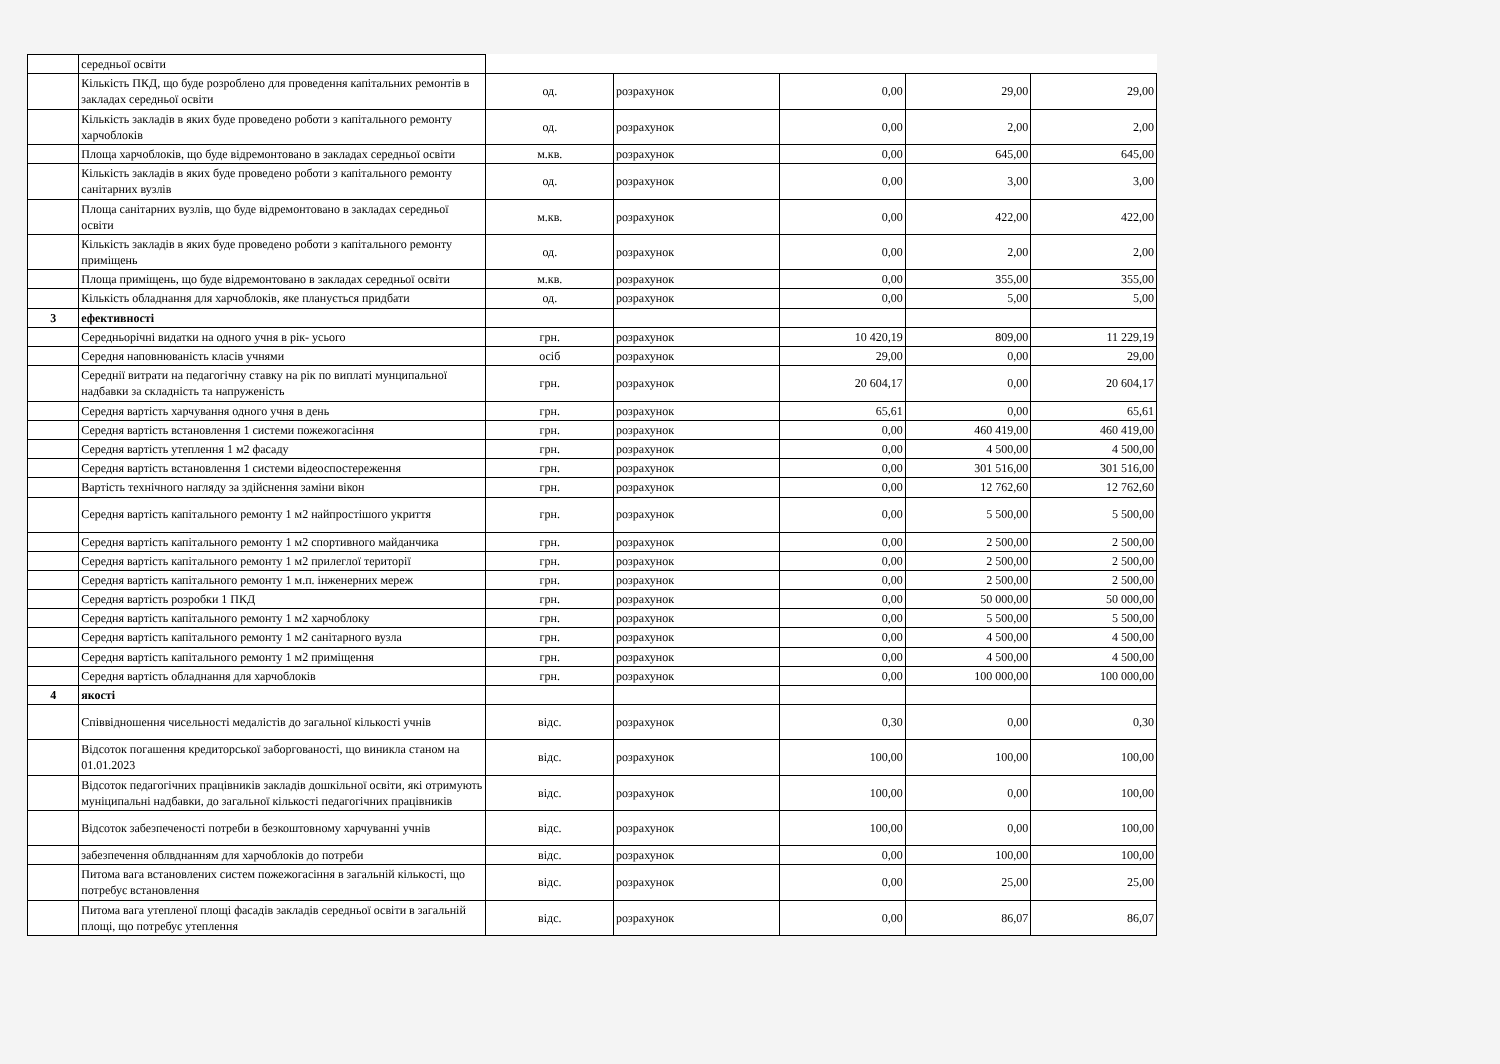| | середньої освіти | | | | | |
| | Кількість ПКД, що буде розроблено для проведення капітальних ремонтів в закладах середньої освіти | од. | розрахунок | 0,00 | 29,00 | 29,00 |
| | Кількість закладів в яких буде проведено роботи з капітального ремонту харчоблоків | од. | розрахунок | 0,00 | 2,00 | 2,00 |
| | Площа харчоблоків, що буде відремонтовано в закладах середньої освіти | м.кв. | розрахунок | 0,00 | 645,00 | 645,00 |
| | Кількість закладів в яких буде проведено роботи з капітального ремонту санітарних вузлів | од. | розрахунок | 0,00 | 3,00 | 3,00 |
| | Площа санітарних вузлів, що буде відремонтовано в закладах середньої освіти | м.кв. | розрахунок | 0,00 | 422,00 | 422,00 |
| | Кількість закладів в яких буде проведено роботи з капітального ремонту приміщень | од. | розрахунок | 0,00 | 2,00 | 2,00 |
| | Площа приміщень, що буде відремонтовано в закладах середньої освіти | м.кв. | розрахунок | 0,00 | 355,00 | 355,00 |
| | Кількість обладнання для харчоблоків, яке планується придбати | од. | розрахунок | 0,00 | 5,00 | 5,00 |
| 3 | ефективності | | | | | |
| | Середньорічні видатки на одного учня в рік- усього | грн. | розрахунок | 10 420,19 | 809,00 | 11 229,19 |
| | Середня наповнюваність класів учнями | осіб | розрахунок | 29,00 | 0,00 | 29,00 |
| | Середнії витрати на педагогічну ставку на рік по виплаті мунципальної надбавки за складність та напруженість | грн. | розрахунок | 20 604,17 | 0,00 | 20 604,17 |
| | Середня вартість харчування одного учня в день | грн. | розрахунок | 65,61 | 0,00 | 65,61 |
| | Середня вартість встановлення 1 системи пожежогасіння | грн. | розрахунок | 0,00 | 460 419,00 | 460 419,00 |
| | Середня вартість утеплення 1 м2 фасаду | грн. | розрахунок | 0,00 | 4 500,00 | 4 500,00 |
| | Середня вартість встановлення 1 системи відеоспостереження | грн. | розрахунок | 0,00 | 301 516,00 | 301 516,00 |
| | Вартість технічного нагляду за здійснення заміни вікон | грн. | розрахунок | 0,00 | 12 762,60 | 12 762,60 |
| | Середня вартість капітального ремонту 1 м2 найпростішого укриття | грн. | розрахунок | 0,00 | 5 500,00 | 5 500,00 |
| | Середня вартість капітального ремонту 1 м2 спортивного майданчика | грн. | розрахунок | 0,00 | 2 500,00 | 2 500,00 |
| | Середня вартість капітального ремонту 1 м2 прилеглої території | грн. | розрахунок | 0,00 | 2 500,00 | 2 500,00 |
| | Середня вартість капітального ремонту 1 м.п. інженерних мереж | грн. | розрахунок | 0,00 | 2 500,00 | 2 500,00 |
| | Середня вартість розробки 1 ПКД | грн. | розрахунок | 0,00 | 50 000,00 | 50 000,00 |
| | Середня вартість капітального ремонту 1 м2 харчоблоку | грн. | розрахунок | 0,00 | 5 500,00 | 5 500,00 |
| | Середня вартість капітального ремонту 1 м2 санітарного вузла | грн. | розрахунок | 0,00 | 4 500,00 | 4 500,00 |
| | Середня вартість капітального ремонту 1 м2 приміщення | грн. | розрахунок | 0,00 | 4 500,00 | 4 500,00 |
| | Середня вартість обладнання для харчоблоків | грн. | розрахунок | 0,00 | 100 000,00 | 100 000,00 |
| 4 | якості | | | | | |
| | Співвідношення чисельності медалістів до загальної кількості учнів | відс. | розрахунок | 0,30 | 0,00 | 0,30 |
| | Відсоток погашення кредиторської заборгованості, що виникла станом на 01.01.2023 | відс. | розрахунок | 100,00 | 100,00 | 100,00 |
| | Відсоток педагогічних працівників закладів дошкільної освіти, які отримують муніципальні надбавки, до загальної кількості педагогічних працівників | відс. | розрахунок | 100,00 | 0,00 | 100,00 |
| | Відсоток забезпеченості потреби в безкоштовному харчуванні учнів | відс. | розрахунок | 100,00 | 0,00 | 100,00 |
| | забезпечення облвднанням для харчоблоків до потреби | відс. | розрахунок | 0,00 | 100,00 | 100,00 |
| | Питома вага встановлених систем пожежогасіння в загальній кількості, що потребує встановлення | відс. | розрахунок | 0,00 | 25,00 | 25,00 |
| | Питома вага утепленої площі фасадів закладів середньої освіти в загальній площі, що потребує утеплення | відс. | розрахунок | 0,00 | 86,07 | 86,07 |